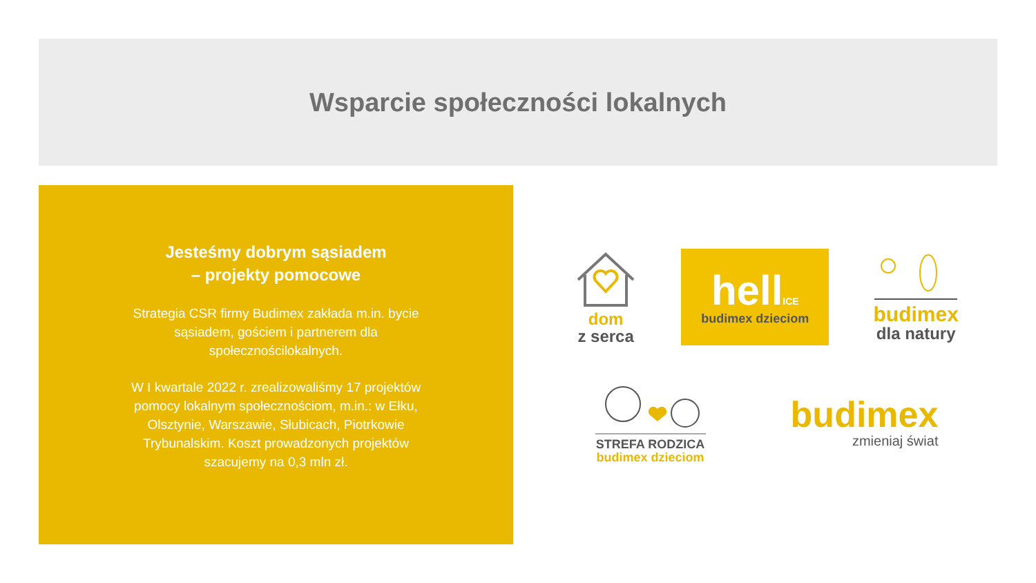Wsparcie społeczności lokalnych
Jesteśmy dobrym sąsiadem
– projekty pomocowe
Strategia CSR firmy Budimex zakłada m.in. bycie sąsiadem, gościem i partnerem dla społecznościlokalnych.
W I kwartale 2022 r. zrealizowaliśmy 17 projektów pomocy lokalnym społecznościom, m.in.: w Ełku, Olsztynie, Warszawie, Słubicach, Piotrkowie Trybunalskim. Koszt prowadzonych projektów szacujemy na 0,3 mln zł.
dom
z serca
hellICE
budimex dzieciom
budimex
dla natury
STREFA RODZICA
budimex dzieciom
budimex
zmieniaj świat